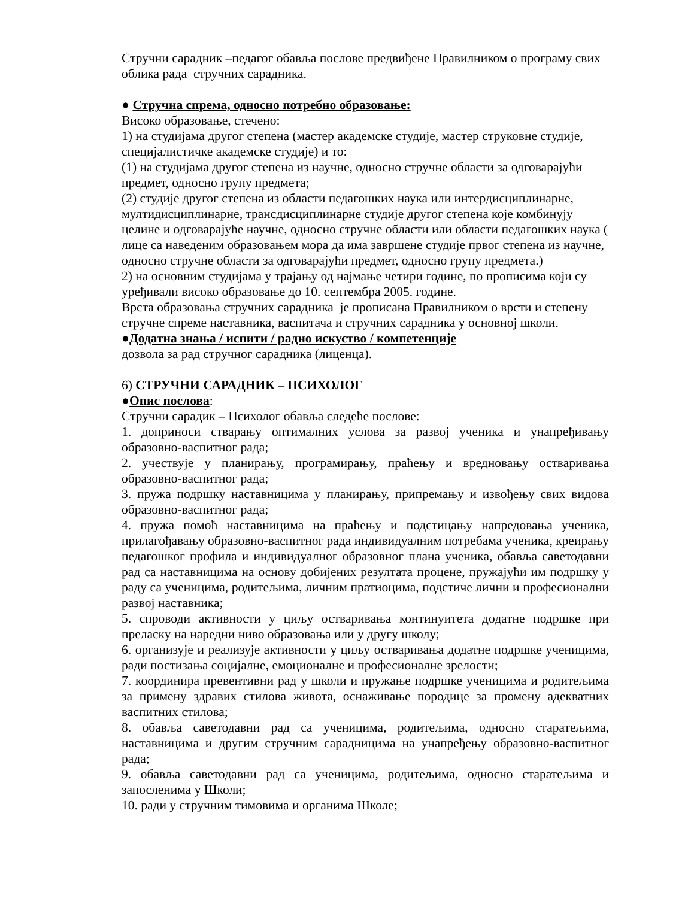Стручни сарадник –педагог обавља послове предвиђене Правилником о програму свих облика рада стручних сарадника.
● Стручна спрема, односно потребно образовање:
Високо образовање, стечено:
1) на студијама другог степена (мастер академске студије, мастер струковне студије, специјалистичке академске студије) и то:
(1) на студијама другог степена из научне, односно стручне области за одговарајући предмет, односно групу предмета;
(2) студије другог степена из области педагошких наука или интердисциплинарне, мултидисциплинарне, трансдисциплинарне студије другог степена које комбинују целине и одговарајуће научне, односно стручне области или области педагошких наука ( лице са наведеним образовањем мора да има завршене студије првог степена из научне, односно стручне области за одговарајући предмет, односно групу предмета.)
2) на основним студијама у трајању од најмање четири године, по прописима који су уређивали високо образовање до 10. септембра 2005. године.
Врста образовања стручних сарадника је прописана Правилником о врсти и степену стручне спреме наставника, васпитача и стручних сарадника у основној школи.
●Додатна знања / испити / радно искуство / компетенције
дозвола за рад стручног сарадника (лиценца).
6) СТРУЧНИ САРАДНИК – ПСИХОЛОГ
●Опис послова:
Стручни сарадик – Психолог обавља следеће послове:
1. доприноси стварању оптималних услова за развој ученика и унапређивању образовно-васпитног рада;
2. учествује у планирању, програмирању, праћењу и вредновању остваривања образовно-васпитног рада;
3. пружа подршку наставницима у планирању, припремању и извођењу свих видова образовно-васпитног рада;
4. пружа помоћ наставницима на праћењу и подстицању напредовања ученика, прилагођавању образовно-васпитног рада индивидуалним потребама ученика, креирању педагошког профила и индивидуалног образовног плана ученика, обавља саветодавни рад са наставницима на основу добијених резултата процене, пружајући им подршку у раду са ученицима, родитељима, личним пратиоцима, подстиче лични и професионални развој наставника;
5. спроводи активности у циљу остваривања континуитета додатне подршке при преласку на наредни ниво образовања или у другу школу;
6. организује и реализује активности у циљу остваривања додатне подршке ученицима, ради постизања социјалне, емоционалне и професионалне зрелости;
7. координира превентивни рад у школи и пружање подршке ученицима и родитељима за примену здравих стилова живота, оснаживање породице за промену адекватних васпитних стилова;
8. обавља саветодавни рад са ученицима, родитељима, односно старатељима, наставницима и другим стручним сарадницима на унапређењу образовно-васпитног рада;
9. обавља саветодавни рад са ученицима, родитељима, односно старатељима и запосленима у Школи;
10. ради у стручним тимовима и органима Школе;